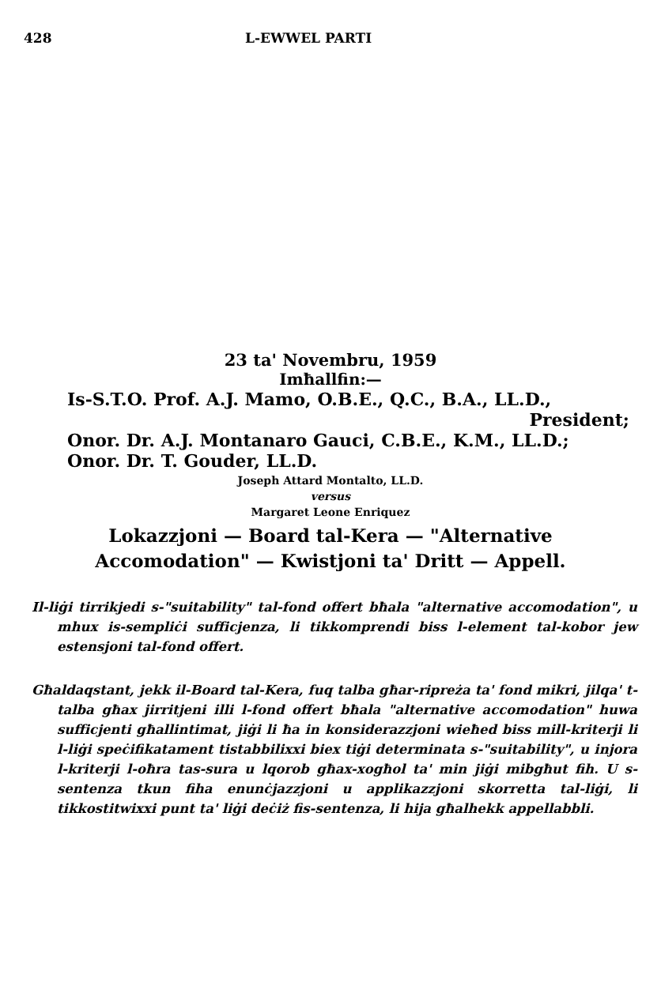428 L-EWWEL PARTI
23 ta' Novembru, 1959
Imħallfin:—
Is-S.T.O. Prof. A.J. Mamo, O.B.E., Q.C., B.A., LL.D.,
President;
Onor. Dr. A.J. Montanaro Gauci, C.B.E., K.M., LL.D.;
Onor. Dr. T. Gouder, LL.D.
Joseph Attard Montalto, LL.D.
versus
Margaret Leone Enriquez
Lokazzjoni — Board tal-Kera — "Alternative
Accomodation" — Kwistjoni ta' Dritt — Appell.
Il-liġi tirrikjedi s-"suitability" tal-fond offert bħala "alternative accomodation", u mhux is-sempliċi sufficjenza, li tikkomprendi biss l-element tal-kobor jew estensjoni tal-fond offert.
Għaldaqstant, jekk il-Board tal-Kera, fuq talba għar-ripreża ta' fond mikri, jilqa' t-talba għax jirritjeni illi l-fond offert bħala "alternative accomodation" huwa sufficjenti għallintimat, jiġi li ħa in konsiderazzjoni wieħed biss mill-kriterji li l-liġi speċifikatament tistabbilixxi biex tiġi determinata s-"suitability", u injora l-kriterji l-oħra tas-sura u lqorob għax-xogħol ta' min jiġi mibgħut fih. U s-sentenza tkun fiha enunċjazzjoni u applikazzjoni skorretta tal-liġi, li tikkostitwixxi punt ta' liġi deċiż fis-sentenza, li hija għalhekk appellabbli.